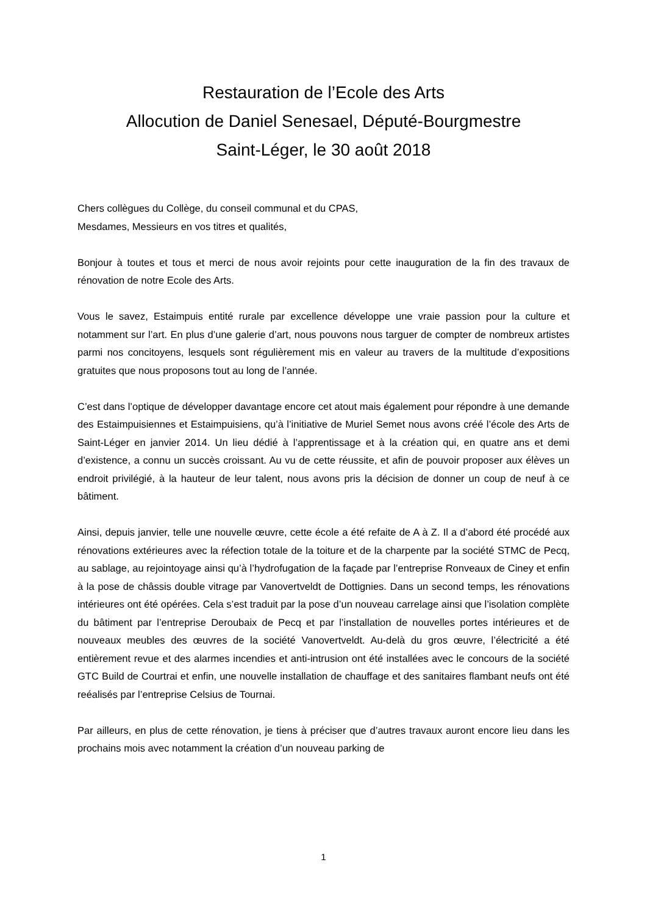Restauration de l’Ecole des Arts
Allocution de Daniel Senesael, Député-Bourgmestre
Saint-Léger, le 30 août 2018
Chers collègues du Collège, du conseil communal et du CPAS,
Mesdames, Messieurs en vos titres et qualités,
Bonjour à toutes et tous et merci de nous avoir rejoints pour cette inauguration de la fin des travaux de rénovation de notre Ecole des Arts.
Vous le savez, Estaimpuis entité rurale par excellence développe une vraie passion pour la culture et notamment sur l’art. En plus d’une galerie d’art, nous pouvons nous targuer de compter de nombreux artistes parmi nos concitoyens, lesquels sont régulièrement mis en valeur au travers de la multitude d’expositions gratuites que nous proposons tout au long de l’année.
C’est dans l’optique de développer davantage encore cet atout mais également pour répondre à une demande des Estaimpuisiennes et Estaimpuisiens, qu’à l’initiative de Muriel Semet nous avons créé l’école des Arts de Saint-Léger en janvier 2014. Un lieu dédié à l’apprentissage et à la création qui, en quatre ans et demi d’existence, a connu un succès croissant. Au vu de cette réussite, et afin de pouvoir proposer aux élèves un endroit privilégié, à la hauteur de leur talent, nous avons pris la décision de donner un coup de neuf à ce bâtiment.
Ainsi, depuis janvier, telle une nouvelle œuvre, cette école a été refaite de A à Z. Il a d’abord été procédé aux rénovations extérieures avec la réfection totale de la toiture et de la charpente par la société STMC de Pecq, au sablage, au rejointoyage ainsi qu’à l’hydrofugation de la façade par l’entreprise Ronveaux de Ciney et enfin à la pose de châssis double vitrage par Vanovertveldt de Dottignies. Dans un second temps, les rénovations intérieures ont été opérées. Cela s’est traduit par la pose d’un nouveau carrelage ainsi que l’isolation complète du bâtiment par l’entreprise Deroubaix de Pecq et par l’installation de nouvelles portes intérieures et de nouveaux meubles des œuvres de la société Vanovertveldt. Au-delà du gros œuvre, l’électricité a été entièrement revue et des alarmes incendies et anti-intrusion ont été installées avec le concours de la société GTC Build de Courtrai et enfin, une nouvelle installation de chauffage et des sanitaires flambant neufs ont été reéalisés par l’entreprise Celsius de Tournai.
Par ailleurs, en plus de cette rénovation, je tiens à préciser que d’autres travaux auront encore lieu dans les prochains mois avec notamment la création d’un nouveau parking de
1